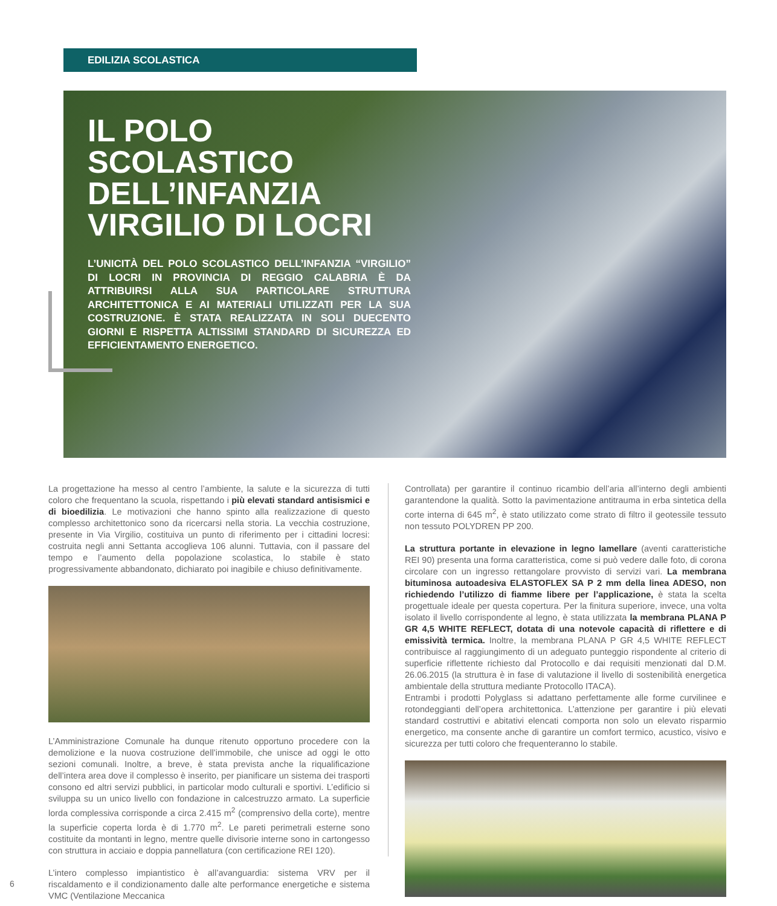EDILIZIA SCOLASTICA
IL POLO SCOLASTICO DELL’INFANZIA VIRGILIO DI LOCRI
L’UNICITÀ DEL POLO SCOLASTICO DELL’INFANZIA “VIRGILIO” DI LOCRI IN PROVINCIA DI REGGIO CALABRIA È DA ATTRIBUIRSI ALLA SUA PARTICOLARE STRUTTURA ARCHITETTONICA E AI MATERIALI UTILIZZATI PER LA SUA COSTRUZIONE. È STATA REALIZZATA IN SOLI DUECENTO GIORNI E RISPETTA ALTISSIMI STANDARD DI SICUREZZA ED EFFICIENTAMENTO ENERGETICO.
La progettazione ha messo al centro l’ambiente, la salute e la sicurezza di tutti coloro che frequentano la scuola, rispettando i più elevati standard antisismici e di bioedilizia. Le motivazioni che hanno spinto alla realizzazione di questo complesso architettonico sono da ricercarsi nella storia. La vecchia costruzione, presente in Via Virgilio, costituiva un punto di riferimento per i cittadini locresi: costruita negli anni Settanta accoglieva 106 alunni. Tuttavia, con il passare del tempo e l’aumento della popolazione scolastica, lo stabile è stato progressivamente abbandonato, dichiarato poi inagibile e chiuso definitivamente.
L’Amministrazione Comunale ha dunque ritenuto opportuno procedere con la demolizione e la nuova costruzione dell’immobile, che unisce ad oggi le otto sezioni comunali. Inoltre, a breve, è stata prevista anche la riqualificazione dell’intera area dove il complesso è inserito, per pianificare un sistema dei trasporti consono ed altri servizi pubblici, in particolar modo culturali e sportivi. L’edificio si sviluppa su un unico livello con fondazione in calcestruzzo armato. La superficie lorda complessiva corrisponde a circa 2.415 m<sup>2</sup> (comprensivo della corte), mentre la superficie coperta lorda è di 1.770 m<sup>2</sup>. Le pareti perimetrali esterne sono costituite da montanti in legno, mentre quelle divisorie interne sono in cartongesso con struttura in acciaio e doppia pannellatura (con certificazione REI 120).
L’intero complesso impiantistico è all’avanguardia: sistema VRV per il riscaldamento e il condizionamento dalle alte performance energetiche e sistema VMC (Ventilazione Meccanica
Controllata) per garantire il continuo ricambio dell’aria all’interno degli ambienti garantendone la qualità. Sotto la pavimentazione antitrauma in erba sintetica della corte interna di 645 m<sup>2</sup>, è stato utilizzato come strato di filtro il geotessile tessuto non tessuto POLYDREN PP 200.
La struttura portante in elevazione in legno lamellare (aventi caratteristiche REI 90) presenta una forma caratteristica, come si può vedere dalle foto, di corona circolare con un ingresso rettangolare provvisto di servizi vari. La membrana bituminosa autoadesiva ELASTOFLEX SA P 2 mm della linea ADESO, non richiedendo l’utilizzo di fiamme libere per l’applicazione, è stata la scelta progettuale ideale per questa copertura. Per la finitura superiore, invece, una volta isolato il livello corrispondente al legno, è stata utilizzata la membrana PLANA P GR 4,5 WHITE REFLECT, dotata di una notevole capacità di riflettere e di emissività termica. Inoltre, la membrana PLANA P GR 4,5 WHITE REFLECT contribuisce al raggiungimento di un adeguato punteggio rispondente al criterio di superficie riflettente richiesto dal Protocollo e dai requisiti menzionati dal D.M. 26.06.2015 (la struttura è in fase di valutazione il livello di sostenibilità energetica ambientale della struttura mediante Protocollo ITACA).
Entrambi i prodotti Polyglass si adattano perfettamente alle forme curvilinee e rotondeggianti dell’opera architettonica. L’attenzione per garantire i più elevati standard costruttivi e abitativi elencati comporta non solo un elevato risparmio energetico, ma consente anche di garantire un comfort termico, acustico, visivo e sicurezza per tutti coloro che frequenteranno lo stabile.
6